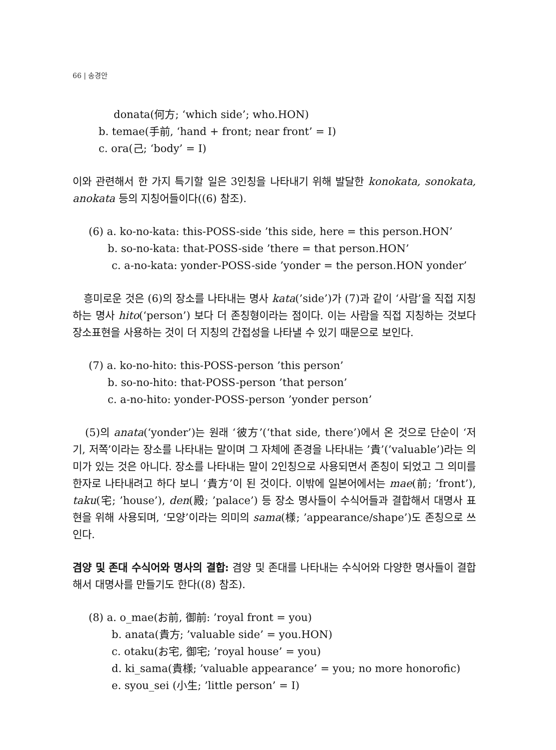66 | 송경안
donata(何方; ‘which side’; who.HON)
b. temae(手前, ‘hand + front; near front’ = I)
c. ora(己; ‘body’ = I)
이와 관련해서 한 가지 특기할 일은 3인칭을 나타내기 위해 발달한 konokata, sonokata, anokata 등의 지칭어들이다((6) 참조).
(6) a. ko-no-kata: this-POSS-side ’this side, here = this person.HON’
b. so-no-kata: that-POSS-side ’there = that person.HON’
c. a-no-kata: yonder-POSS-side ’yonder = the person.HON yonder’
흥미로운 것은 (6)의 장소를 나타내는 명사 kata(’side’)가 (7)과 같이 ‘사람’을 직접 지칭하는 명사 hito(‘person’) 보다 더 존칭형이라는 점이다. 이는 사람을 직접 지칭하는 것보다 장소표현을 사용하는 것이 더 지칭의 간접성을 나타낼 수 있기 때문으로 보인다.
(7) a. ko-no-hito: this-POSS-person ’this person’
b. so-no-hito: that-POSS-person ’that person’
c. a-no-hito: yonder-POSS-person ’yonder person’
(5)의 anata(‘yonder’)는 원래 ‘彼方’(‘that side, there’)에서 온 것으로 단순이 ‘저기, 저쪽’이라는 장소를 나타내는 말이며 그 자체에 존경을 나타내는 ’貴’(’valuable’)라는 의미가 있는 것은 아니다. 장소를 나타내는 말이 2인칭으로 사용되면서 존칭이 되었고 그 의미를 한자로 나타내려고 하다 보니 ‘貴方’이 된 것이다. 이밖에 일본어에서는 mae(前; ’front’), taku(宅; ’house’), den(殿; ’palace’) 등 장소 명사들이 수식어들과 결합해서 대명사 표현을 위해 사용되며, ‘모양’이라는 의미의 sama(様; ’appearance/shape’)도 존칭으로 쓰인다.
겸양 및 존대 수식어와 명사의 결합: 겸양 및 존대를 나타내는 수식어와 다양한 명사들이 결합해서 대명사를 만들기도 한다((8) 참조).
(8) a. o_mae(お前, 御前: ’royal front = you)
b. anata(貴方; ’valuable side’ = you.HON)
c. otaku(お宅, 御宅; ’royal house’ = you)
d. ki_sama(貴様; ’valuable appearance’ = you; no more honorofic)
e. syou_sei (小生; ’little person’ = I)